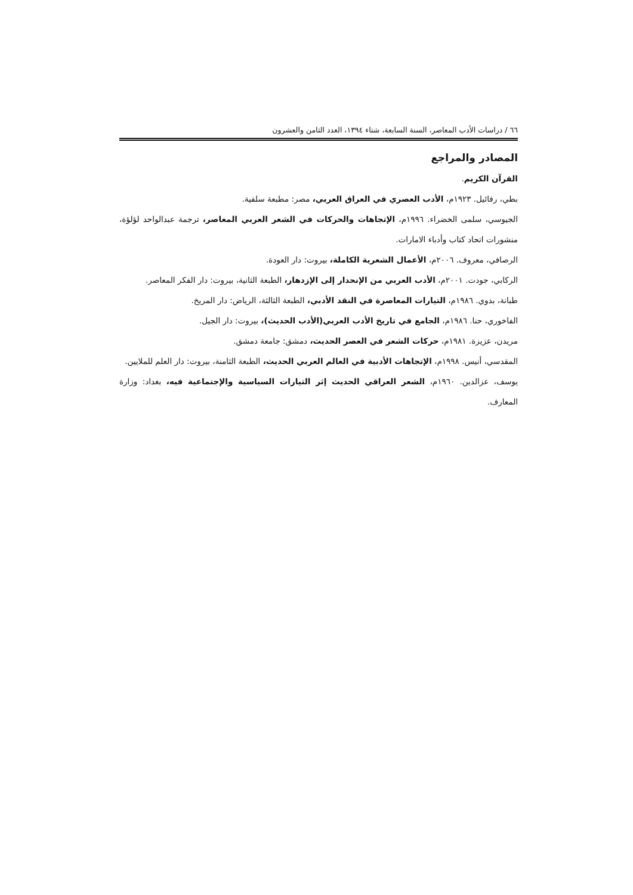٦٦ / دراسات الأدب المعاصر، السنة السابعة، شتاء ١٣٩٤، العدد الثامن والعشرون
المصادر والمراجع
القرآن الكريم.
بطي، رفائيل. ١٩٢٣م، الأدب العصري في العراق العربي، مصر: مطبعة سلفية.
الجيوسي، سلمى الخضراء. ١٩٩٦م، الإتجاهات والحركات في الشعر العربي المعاصر، ترجمة عبدالواحد لؤلؤة، منشورات اتحاد كتاب وأدباء الامارات.
الرصافي، معروف. ٢٠٠٦م، الأعمال الشعرية الكاملة، بيروت: دار العودة.
الركابي، جودت. ٢٠٠١م، الأدب العربي من الإنحدار إلى الإزدهار، الطبعة الثانية، بيروت: دار الفكر المعاصر.
طبانة، بدوي. ١٩٨٦م، التيارات المعاصرة في النقد الأدبي، الطبعة الثالثة، الرياض: دار المريخ.
الفاخوري، حنا. ١٩٨٦م، الجامع في تاريخ الأدب العربي(الأدب الحديث)، بيروت: دار الجيل.
مريدن، عزيزة. ١٩٨١م، حركات الشعر في العصر الحديث، دمشق: جامعة دمشق.
المقدسي، أنيس. ١٩٩٨م، الإتجاهات الأدبية في العالم العربي الحديث، الطبعة الثامنة، بيروت: دار العلم للملايين.
يوسف، عزالدين. ١٩٦٠م، الشعر العراقي الحديث إثر التيارات السياسية والإجتماعية فيه، بغداد: وزارة المعارف.